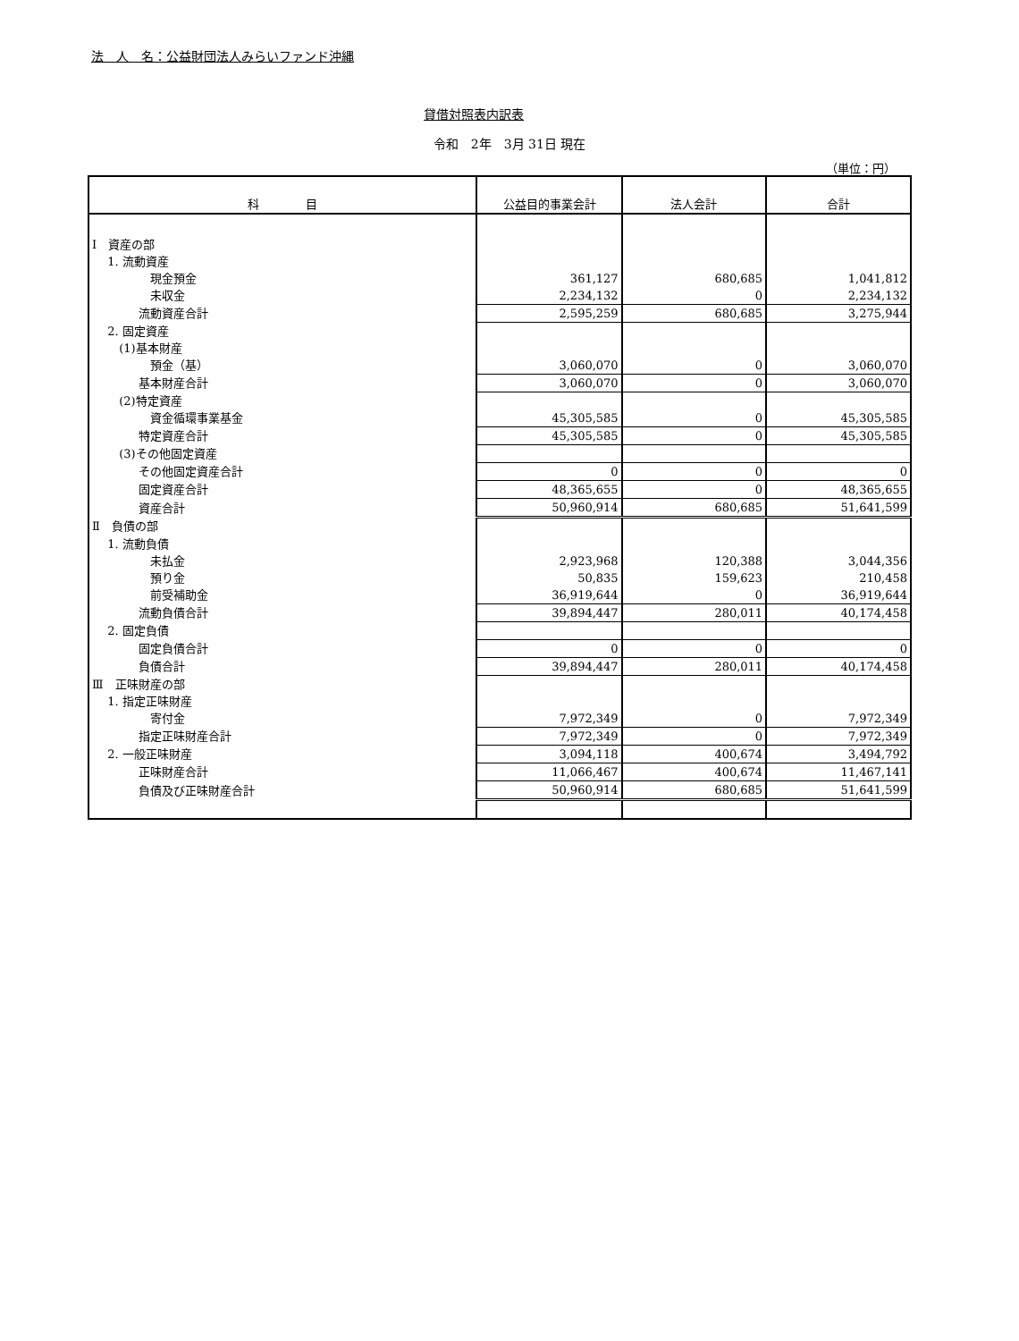法　人　名：公益財団法人みらいファンド沖縄
貸借対照表内訳表
令和　2年　3月 31日 現在
（単位：円）
| 科 目 | 公益目的事業会計 | 法人会計 | 合計 |
| --- | --- | --- | --- |
| Ⅰ 資産の部 | | | |
| 1. 流動資産 | | | |
| 現金預金 | 361,127 | 680,685 | 1,041,812 |
| 未収金 | 2,234,132 | 0 | 2,234,132 |
| 流動資産合計 | 2,595,259 | 680,685 | 3,275,944 |
| 2. 固定資産 | | | |
| (1)基本財産 | | | |
| 預金（基） | 3,060,070 | 0 | 3,060,070 |
| 基本財産合計 | 3,060,070 | 0 | 3,060,070 |
| (2)特定資産 | | | |
| 資金循環事業基金 | 45,305,585 | 0 | 45,305,585 |
| 特定資産合計 | 45,305,585 | 0 | 45,305,585 |
| (3)その他固定資産 | | | |
| その他固定資産合計 | 0 | 0 | 0 |
| 固定資産合計 | 48,365,655 | 0 | 48,365,655 |
| 資産合計 | 50,960,914 | 680,685 | 51,641,599 |
| Ⅱ 負債の部 | | | |
| 1. 流動負債 | | | |
| 未払金 | 2,923,968 | 120,388 | 3,044,356 |
| 預り金 | 50,835 | 159,623 | 210,458 |
| 前受補助金 | 36,919,644 | 0 | 36,919,644 |
| 流動負債合計 | 39,894,447 | 280,011 | 40,174,458 |
| 2. 固定負債 | | | |
| 固定負債合計 | 0 | 0 | 0 |
| 負債合計 | 39,894,447 | 280,011 | 40,174,458 |
| Ⅲ 正味財産の部 | | | |
| 1. 指定正味財産 | | | |
| 寄付金 | 7,972,349 | 0 | 7,972,349 |
| 指定正味財産合計 | 7,972,349 | 0 | 7,972,349 |
| 2. 一般正味財産 | 3,094,118 | 400,674 | 3,494,792 |
| 正味財産合計 | 11,066,467 | 400,674 | 11,467,141 |
| 負債及び正味財産合計 | 50,960,914 | 680,685 | 51,641,599 |